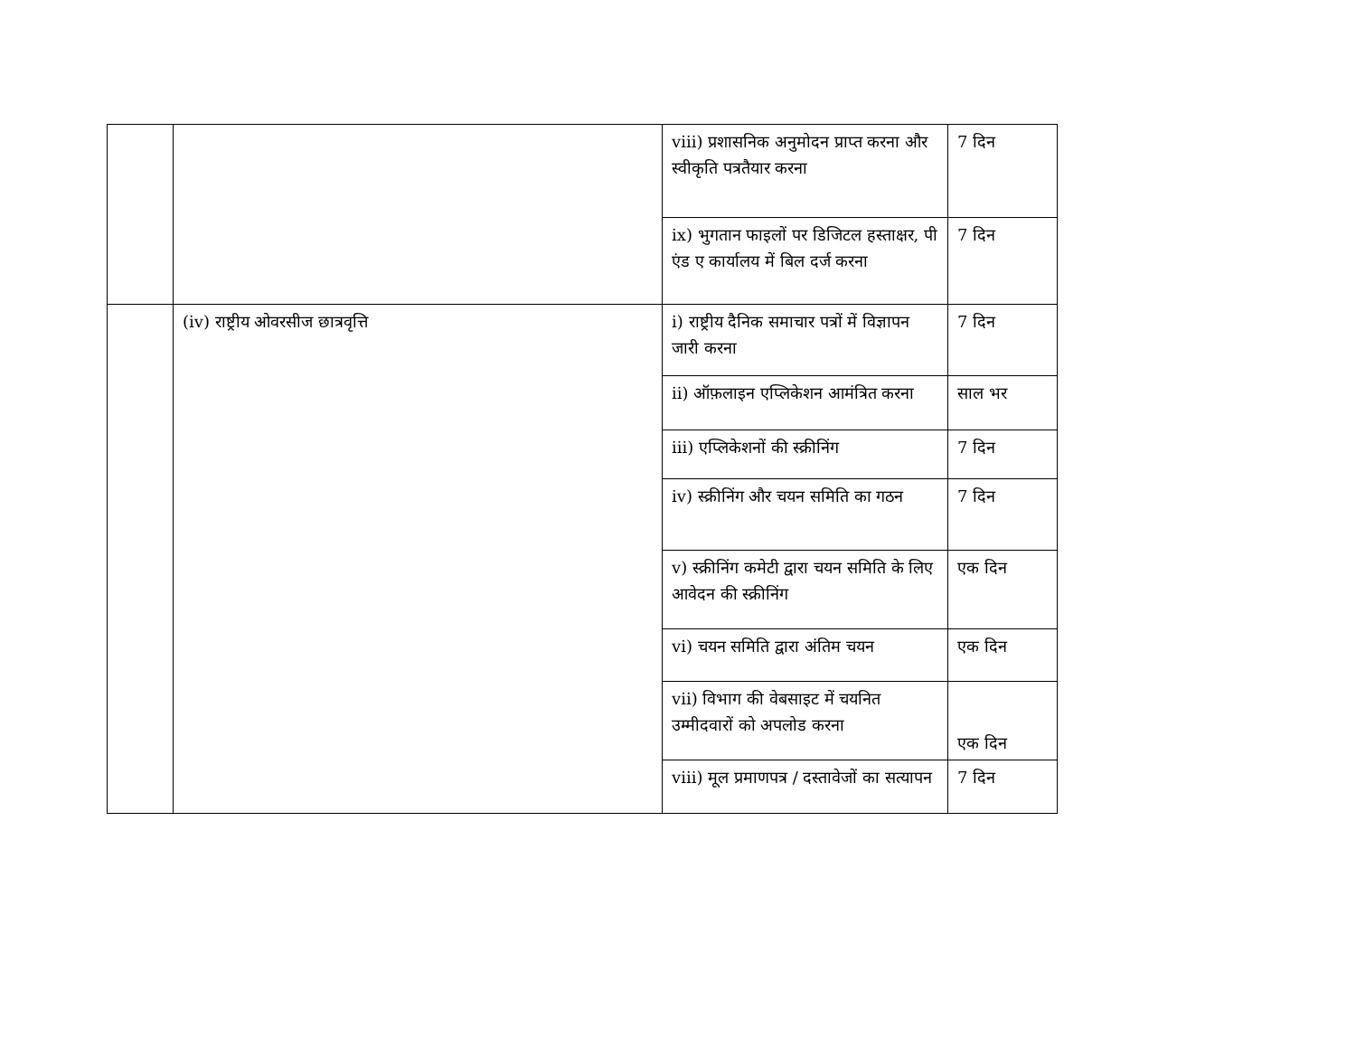| | | viii) प्रशासनिक अनुमोदन प्राप्त करना और स्वीकृति पत्रतैयार करना | 7 दिन |
| | | ix) भुगतान फाइलों पर डिजिटल हस्ताक्षर, पी एंड ए कार्यालय में बिल दर्ज करना | 7 दिन |
| | (iv) राष्ट्रीय ओवरसीज छात्रवृत्ति | i) राष्ट्रीय दैनिक समाचार पत्रों में विज्ञापन जारी करना | 7 दिन |
| | | ii) ऑफ़लाइन एप्लिकेशन आमंत्रित करना | साल भर |
| | | iii) एप्लिकेशनों की स्क्रीनिंग | 7 दिन |
| | | iv) स्क्रीनिंग और चयन समिति का गठन | 7 दिन |
| | | v) स्क्रीनिंग कमेटी द्वारा चयन समिति के लिए आवेदन की स्क्रीनिंग | एक दिन |
| | | vi) चयन समिति द्वारा अंतिम चयन | एक दिन |
| | | vii) विभाग की वेबसाइट में चयनित उम्मीदवारों को अपलोड करना | एक दिन |
| | | viii) मूल प्रमाणपत्र / दस्तावेजों का सत्यापन | 7 दिन |